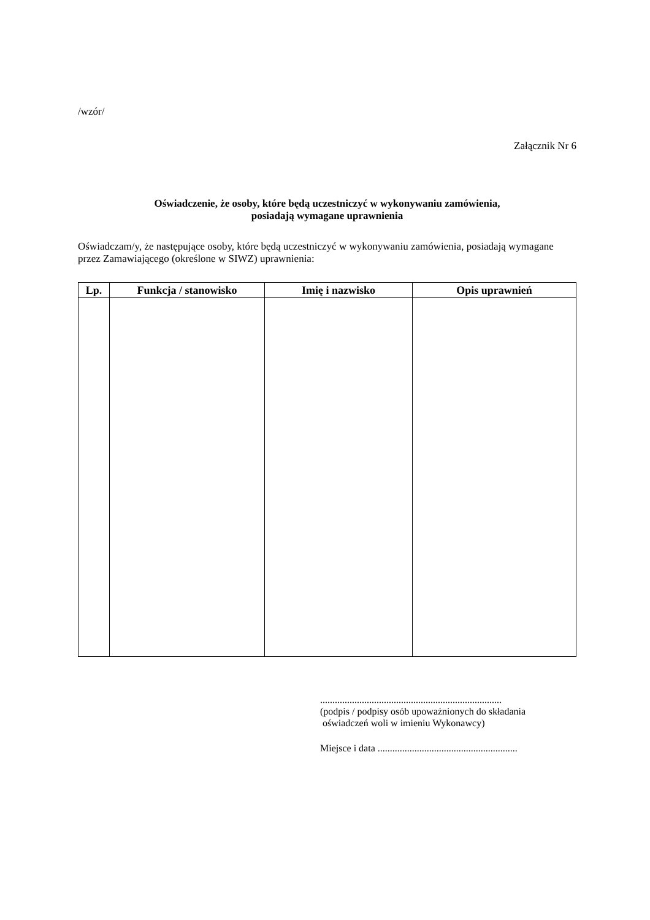/wzór/
Załącznik Nr 6
Oświadczenie, że osoby, które będą uczestniczyć w wykonywaniu zamówienia,
posiadają wymagane uprawnienia
Oświadczam/y, że następujące osoby, które będą uczestniczyć w wykonywaniu zamówienia, posiadają wymagane przez Zamawiającego (określone w SIWZ) uprawnienia:
| Lp. | Funkcja / stanowisko | Imię i nazwisko | Opis uprawnień |
| --- | --- | --- | --- |
..........................................................................
(podpis / podpisy osób upoważnionych do składania
oświadczeń woli w imieniu Wykonawcy)
Miejsce i data .........................................................